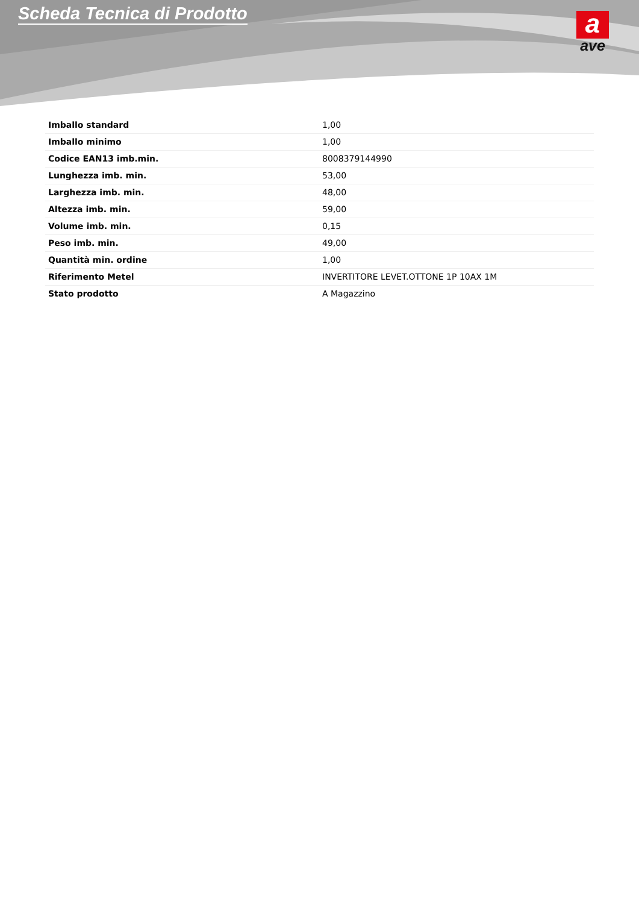Scheda Tecnica di Prodotto
a
ave
| Imballo standard | 1,00 |
| Imballo minimo | 1,00 |
| Codice EAN13 imb.min. | 8008379144990 |
| Lunghezza imb. min. | 53,00 |
| Larghezza imb. min. | 48,00 |
| Altezza imb. min. | 59,00 |
| Volume imb. min. | 0,15 |
| Peso imb. min. | 49,00 |
| Quantità min. ordine | 1,00 |
| Riferimento Metel | INVERTITORE LEVET.OTTONE 1P 10AX 1M |
| Stato prodotto | A Magazzino |